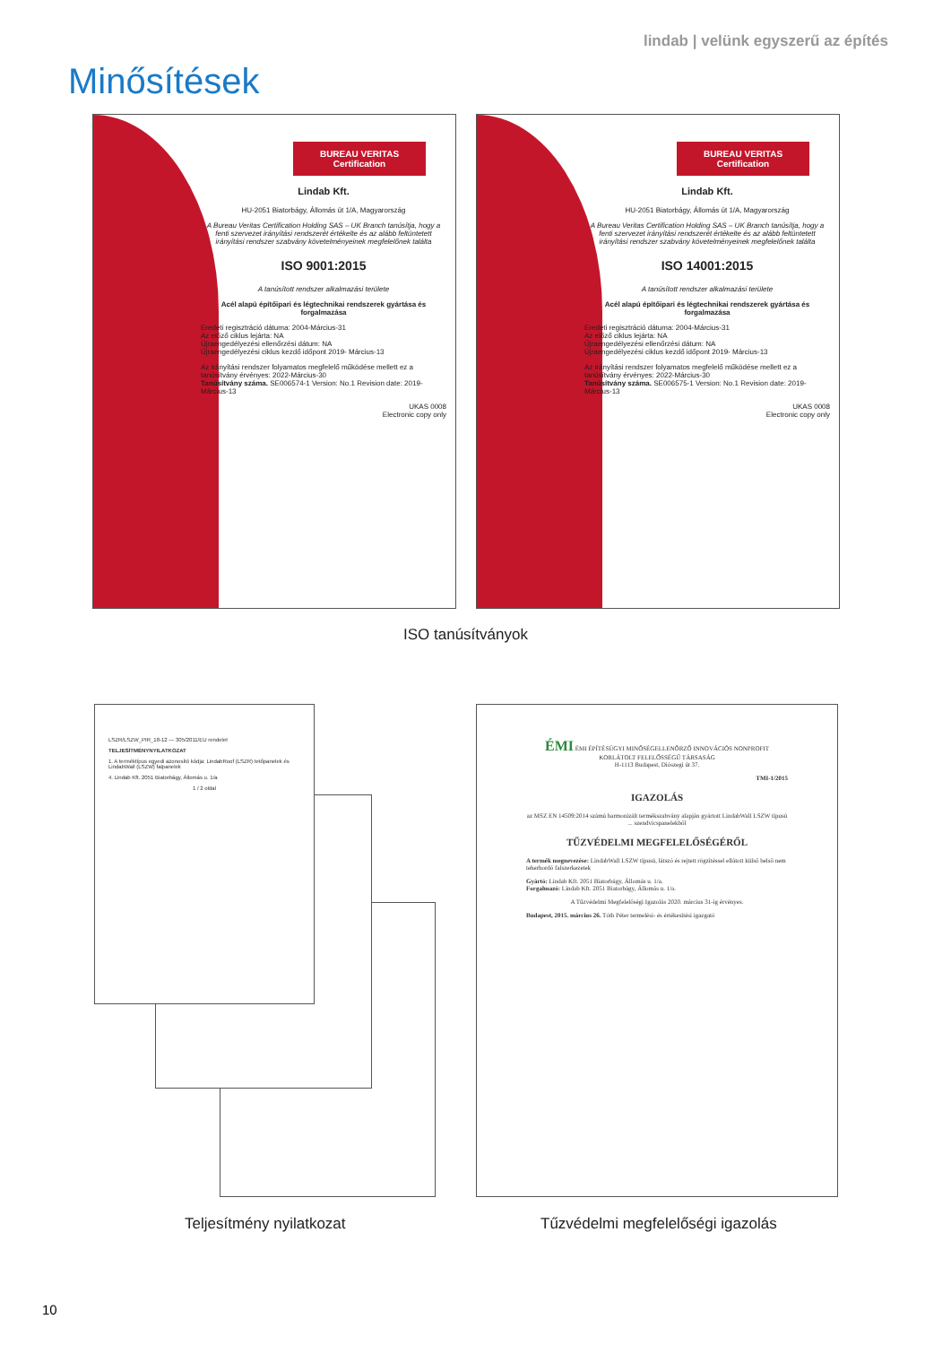lindab | velünk egyszerű az építés
Minősítések
BUREAU VERITAS
Certification
Lindab Kft.
HU-2051 Biatorbágy, Állomás út 1/A, Magyarország
A Bureau Veritas Certification Holding SAS – UK Branch tanúsítja, hogy a fenti szervezet irányítási rendszerét értékelte és az alább feltüntetett irányítási rendszer szabvány követelményeinek megfelelőnek találta
ISO 9001:2015
A tanúsított rendszer alkalmazási területe
Acél alapú építőipari és légtechnikai rendszerek gyártása és forgalmazása
Eredeti regisztráció dátuma: 2004-Március-31
Az előző ciklus lejárta: NA
Újraengedélyezési ellenőrzési dátum: NA
Újraengedélyezési ciklus kezdő időpont 2019- Március-13
Az irányítási rendszer folyamatos megfelelő működése mellett ez a tanúsítvány érvényes: 2022-Március-30
Tanúsítvány száma. SE006574-1 Version: No.1 Revision date: 2019- Március-13
UKAS 0008
Electronic copy only
BUREAU VERITAS
Certification
Lindab Kft.
HU-2051 Biatorbágy, Állomás út 1/A, Magyarország
A Bureau Veritas Certification Holding SAS – UK Branch tanúsítja, hogy a fenti szervezet irányítási rendszerét értékelte és az alább feltüntetett irányítási rendszer szabvány követelményeinek megfelelőnek találta
ISO 14001:2015
A tanúsított rendszer alkalmazási területe
Acél alapú építőipari és légtechnikai rendszerek gyártása és forgalmazása
Eredeti regisztráció dátuma: 2004-Március-31
Az előző ciklus lejárta: NA
Újraengedélyezési ellenőrzési dátum: NA
Újraengedélyezési ciklus kezdő időpont 2019- Március-13
Az irányítási rendszer folyamatos megfelelő működése mellett ez a tanúsítvány érvényes: 2022-Március-30
Tanúsítvány száma. SE006575-1 Version: No.1 Revision date: 2019- Március-13
UKAS 0008
Electronic copy only
ISO tanúsítványok
LSZR/LSZW_PIR_18-12 — 305/2011/EU rendelet
TELJESÍTMÉNYNYILATKOZAT
1. A terméktípus egyedi azonosító kódja: LindabRoof (LSZR) tetőpanelek és LindabWall (LSZW) falpanelek
4. Lindab Kft. 2051 Biatorbágy, Állomás u. 1/a
1 / 2 oldal
Teljesítmény nyilatkozat
ÉMI ÉMI ÉPÍTÉSÜGYI MINŐSÉGELLENŐRZŐ INNOVÁCIÓS NONPROFIT KORLÁTOLT FELELŐSSÉGŰ TÁRSASÁG
H-1113 Budapest, Diószegi út 37.
TMI-1/2015
IGAZOLÁS
az MSZ EN 14509:2014 számú harmonizált termékszabvány alapján gyártott LindabWall LSZW típusú ... szendvicspanelekből
TŰZVÉDELMI MEGFELELŐSÉGÉRŐL
A termék megnevezése: LindabWall LSZW típusú, látszó és rejtett rögzítéssel ellátott külső belső nem teherhordó falszerkezetek
Gyártó: Lindab Kft. 2051 Biatorbágy, Állomás u. 1/a.
Forgalmazó: Lindab Kft. 2051 Biatorbágy, Állomás u. 1/a.
A Tűzvédelmi Megfelelőségi Igazolás 2020. március 31-ig érvényes.
Budapest, 2015. március 26. Tóth Péter termelési- és értékesítési igazgató
Tűzvédelmi megfelelőségi igazolás
10